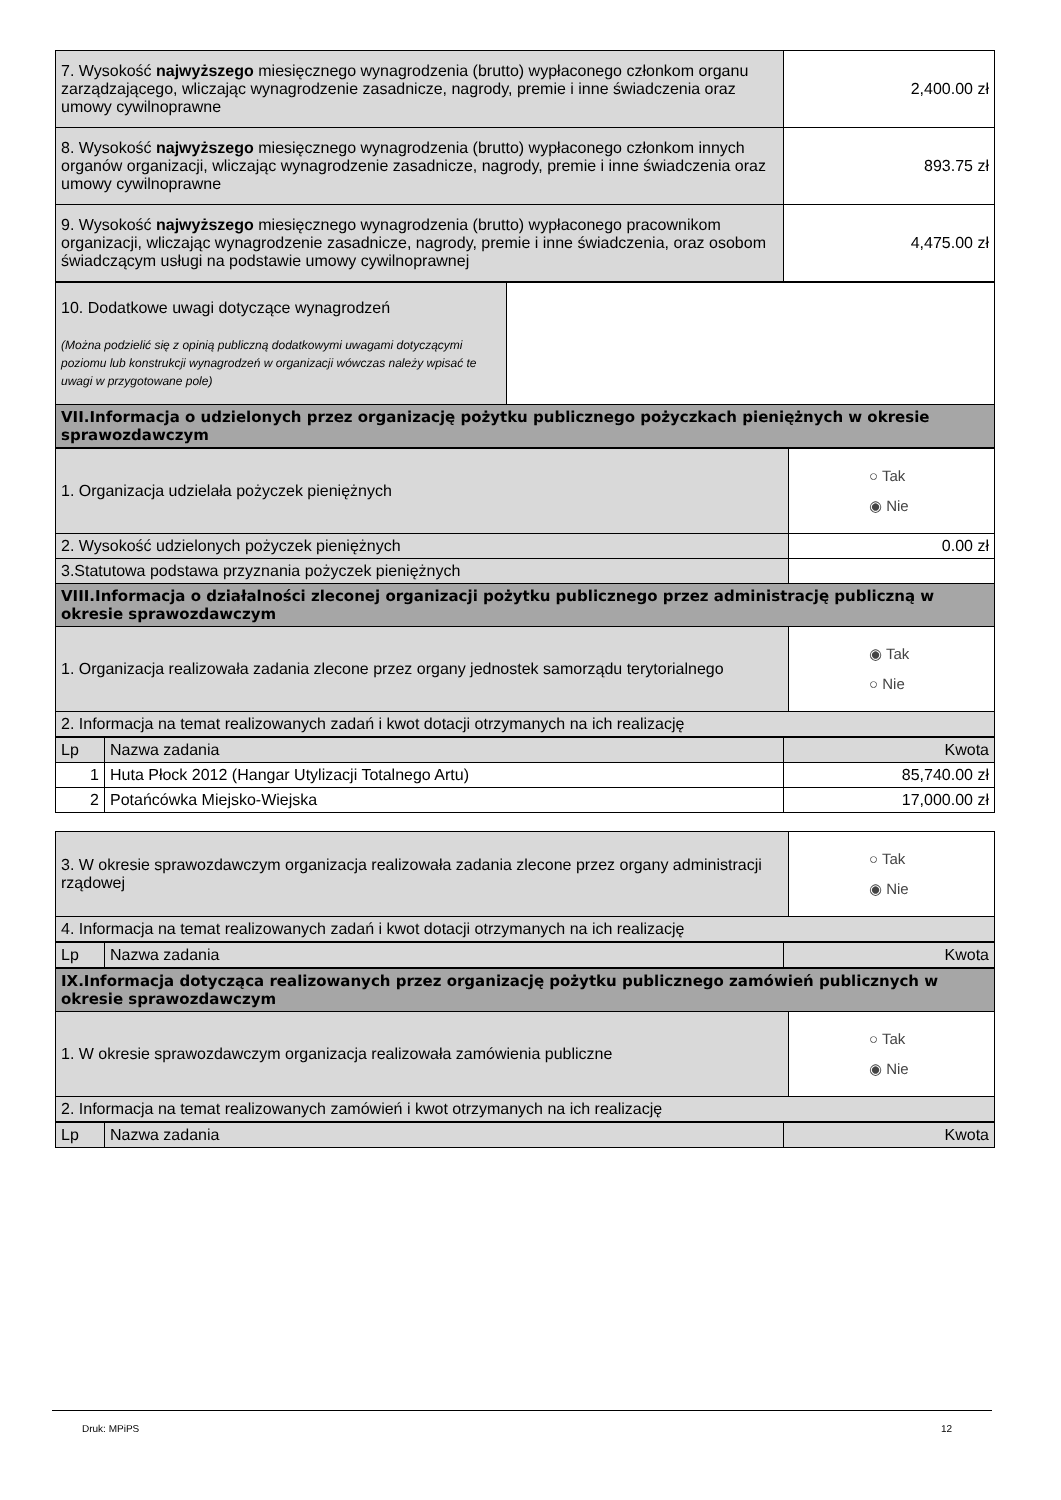| 7. Wysokość najwyższego miesięcznego wynagrodzenia (brutto) wypłaconego członkom organu zarządzającego, wliczając wynagrodzenie zasadnicze, nagrody, premie i inne świadczenia oraz umowy cywilnoprawne | 2,400.00 zł |
| 8. Wysokość najwyższego miesięcznego wynagrodzenia (brutto) wypłaconego członkom innych organów organizacji, wliczając wynagrodzenie zasadnicze, nagrody, premie i inne świadczenia oraz umowy cywilnoprawne | 893.75 zł |
| 9. Wysokość najwyższego miesięcznego wynagrodzenia (brutto) wypłaconego pracownikom organizacji, wliczając wynagrodzenie zasadnicze, nagrody, premie i inne świadczenia, oraz osobom świadczącym usługi na podstawie umowy cywilnoprawnej | 4,475.00 zł |
| 10. Dodatkowe uwagi dotyczące wynagrodzeń (Można podzielić się z opinią publiczną dodatkowymi uwagami dotyczącymi poziomu lub konstrukcji wynagrodzeń w organizacji wówczas należy wpisać te uwagi w przygotowane pole) | |
| VII.Informacja o udzielonych przez organizację pożytku publicznego pożyczkach pieniężnych w okresie sprawozdawczym | |
| 1. Organizacja udzielała pożyczek pieniężnych | ○ Tak ◉ Nie |
| 2. Wysokość udzielonych pożyczek pieniężnych | 0.00 zł |
| 3.Statutowa podstawa przyznania pożyczek pieniężnych | |
| VIII.Informacja o działalności zleconej organizacji pożytku publicznego przez administrację publiczną w okresie sprawozdawczym | |
| 1. Organizacja realizowała zadania zlecone przez organy jednostek samorządu terytorialnego | ◉ Tak ○ Nie |
| 2. Informacja na temat realizowanych zadań i kwot dotacji otrzymanych na ich realizację | |
| Lp | Nazwa zadania | Kwota |
| --- | --- | --- |
| 1 | Huta Płock 2012 (Hangar Utylizacji Totalnego Artu) | 85,740.00 zł |
| 2 | Potańcówka Miejsko-Wiejska | 17,000.00 zł |
| 3. W okresie sprawozdawczym organizacja realizowała zadania zlecone przez organy administracji rządowej | ○ Tak ◉ Nie |
| 4. Informacja na temat realizowanych zadań i kwot dotacji otrzymanych na ich realizację | |
| Lp | Nazwa zadania | Kwota |
| --- | --- | --- |
| IX.Informacja dotycząca realizowanych przez organizację pożytku publicznego zamówień publicznych w okresie sprawozdawczym | |
| 1. W okresie sprawozdawczym organizacja realizowała zamówienia publiczne | ○ Tak ◉ Nie |
| 2. Informacja na temat realizowanych zamówień i kwot otrzymanych na ich realizację | |
| Lp | Nazwa zadania | Kwota |
| --- | --- | --- |
Druk: MPiPS 12